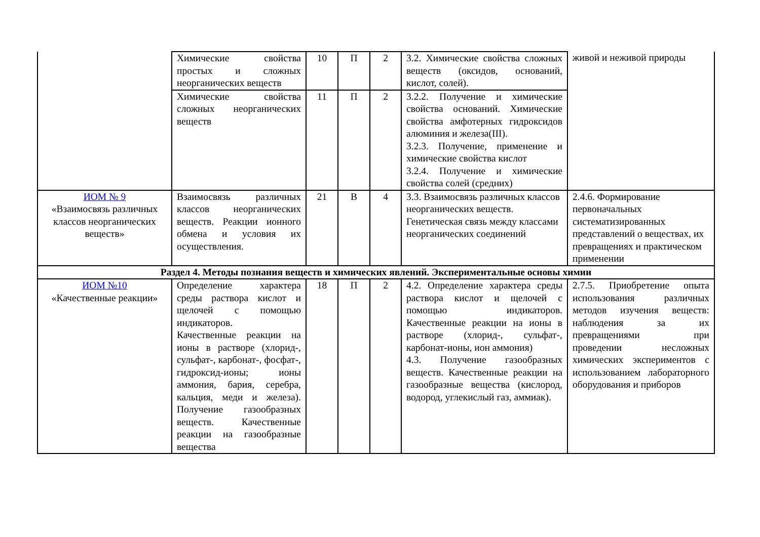| | Химические свойства простых и сложных неорганических веществ | 10 | П | 2 | 3.2. Химические свойства сложных веществ (оксидов, оснований, кислот, солей). | живой и неживой природы |
| | Химические свойства сложных неорганических веществ | 11 | П | 2 | 3.2.2. Получение и химические свойства оснований. Химические свойства амфотерных гидроксидов алюминия и железа(III). 3.2.3. Получение, применение и химические свойства кислот 3.2.4. Получение и химические свойства солей (средних) | |
| ИОМ № 9 «Взаимосвязь различных классов неорганических веществ» | Взаимосвязь различных классов неорганических веществ. Реакции ионного обмена и условия их осуществления. | 21 | В | 4 | 3.3. Взаимосвязь различных классов неорганических веществ. Генетическая связь между классами неорганических соединений | 2.4.6. Формирование первоначальных систематизированных представлений о веществах, их превращениях и практическом применении |
| Раздел 4. Методы познания веществ и химических явлений. Экспериментальные основы химии | | | | | | |
| ИОМ №10 «Качественные реакции» | Определение характера среды раствора кислот и щелочей с помощью индикаторов. Качественные реакции на ионы в растворе (хлорид-, сульфат-, карбонат-, фосфат-, гидроксид-ионы; ионы аммония, бария, серебра, кальция, меди и железа). Получение газообразных веществ. Качественные реакции на газообразные вещества | 18 | П | 2 | 4.2. Определение характера среды раствора кислот и щелочей с помощью индикаторов. Качественные реакции на ионы в растворе (хлорид-, сульфат-, карбонат-ионы, ион аммония) 4.3. Получение газообразных веществ. Качественные реакции на газообразные вещества (кислород, водород, углекислый газ, аммиак). | 2.7.5. Приобретение опыта использования различных методов изучения веществ: наблюдения за их превращениями при проведении несложных химических экспериментов с использованием лабораторного оборудования и приборов |